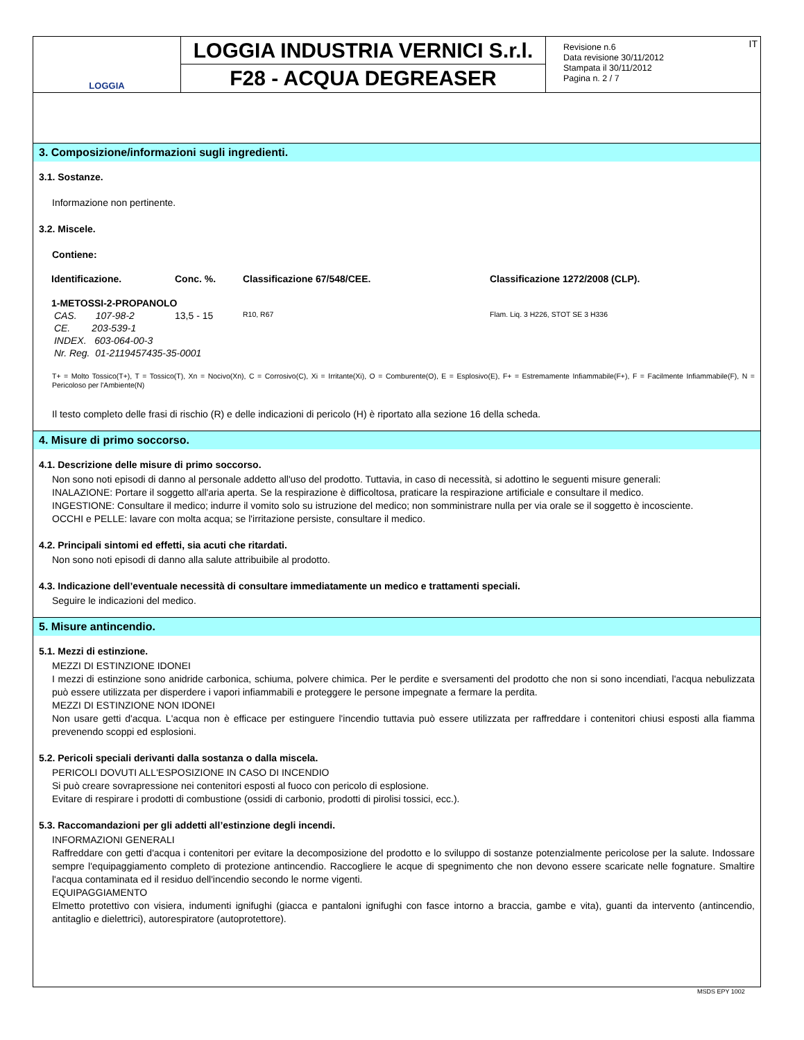LOGGIA
LOGGIA INDUSTRIA VERNICI S.r.l.
F28 - ACQUA DEGREASER
Revisione n.6
Data revisione 30/11/2012
Stampata il 30/11/2012
Pagina n. 2 / 7
IT
3. Composizione/informazioni sugli ingredienti.
3.1. Sostanze.
Informazione non pertinente.
3.2. Miscele.
Contiene:
| Identificazione. | Conc. %. | Classificazione 67/548/CEE. | Classificazione 1272/2008 (CLP). |
| --- | --- | --- | --- |
| 1-METOSSI-2-PROPANOLO | | | |
| CAS. 107-98-2 | 13,5 - 15 | R10, R67 | Flam. Liq. 3 H226, STOT SE 3 H336 |
| CE. 203-539-1 | | | |
| INDEX. 603-064-00-3 | | | |
| Nr. Reg. 01-2119457435-35-0001 | | | |
T+ = Molto Tossico(T+), T = Tossico(T), Xn = Nocivo(Xn), C = Corrosivo(C), Xi = Irritante(Xi), O = Comburente(O), E = Esplosivo(E), F+ = Estremamente Infiammabile(F+), F = Facilmente Infiammabile(F), N = Pericoloso per l'Ambiente(N)
Il testo completo delle frasi di rischio (R) e delle indicazioni di pericolo (H) è riportato alla sezione 16 della scheda.
4. Misure di primo soccorso.
4.1. Descrizione delle misure di primo soccorso.
Non sono noti episodi di danno al personale addetto all'uso del prodotto. Tuttavia, in caso di necessità, si adottino le seguenti misure generali:
INALAZIONE: Portare il soggetto all'aria aperta. Se la respirazione è difficoltosa, praticare la respirazione artificiale e consultare il medico.
INGESTIONE: Consultare il medico; indurre il vomito solo su istruzione del medico; non somministrare nulla per via orale se il soggetto è incosciente.
OCCHI e PELLE: lavare con molta acqua; se l'irritazione persiste, consultare il medico.
4.2. Principali sintomi ed effetti, sia acuti che ritardati.
Non sono noti episodi di danno alla salute attribuibile al prodotto.
4.3. Indicazione dell’eventuale necessità di consultare immediatamente un medico e trattamenti speciali.
Seguire le indicazioni del medico.
5. Misure antincendio.
5.1. Mezzi di estinzione.
MEZZI DI ESTINZIONE IDONEI
I mezzi di estinzione sono anidride carbonica, schiuma, polvere chimica. Per le perdite e sversamenti del prodotto che non si sono incendiati, l'acqua nebulizzata può essere utilizzata per disperdere i vapori infiammabili e proteggere le persone impegnate a fermare la perdita.
MEZZI DI ESTINZIONE NON IDONEI
Non usare getti d'acqua. L'acqua non è efficace per estinguere l'incendio tuttavia può essere utilizzata per raffreddare i contenitori chiusi esposti alla fiamma prevenendo scoppi ed esplosioni.
5.2. Pericoli speciali derivanti dalla sostanza o dalla miscela.
PERICOLI DOVUTI ALL'ESPOSIZIONE IN CASO DI INCENDIO
Si può creare sovrapressione nei contenitori esposti al fuoco con pericolo di esplosione.
Evitare di respirare i prodotti di combustione (ossidi di carbonio, prodotti di pirolisi tossici, ecc.).
5.3. Raccomandazioni per gli addetti all’estinzione degli incendi.
INFORMAZIONI GENERALI
Raffreddare con getti d'acqua i contenitori per evitare la decomposizione del prodotto e lo sviluppo di sostanze potenzialmente pericolose per la salute. Indossare sempre l'equipaggiamento completo di protezione antincendio. Raccogliere le acque di spegnimento che non devono essere scaricate nelle fognature. Smaltire l'acqua contaminata ed il residuo dell'incendio secondo le norme vigenti.
EQUIPAGGIAMENTO
Elmetto protettivo con visiera, indumenti ignifughi (giacca e pantaloni ignifughi con fasce intorno a braccia, gambe e vita), guanti da intervento (antincendio, antitaglio e dielettrici), autorespiratore (autoprotettore).
MSDS EPY 1002